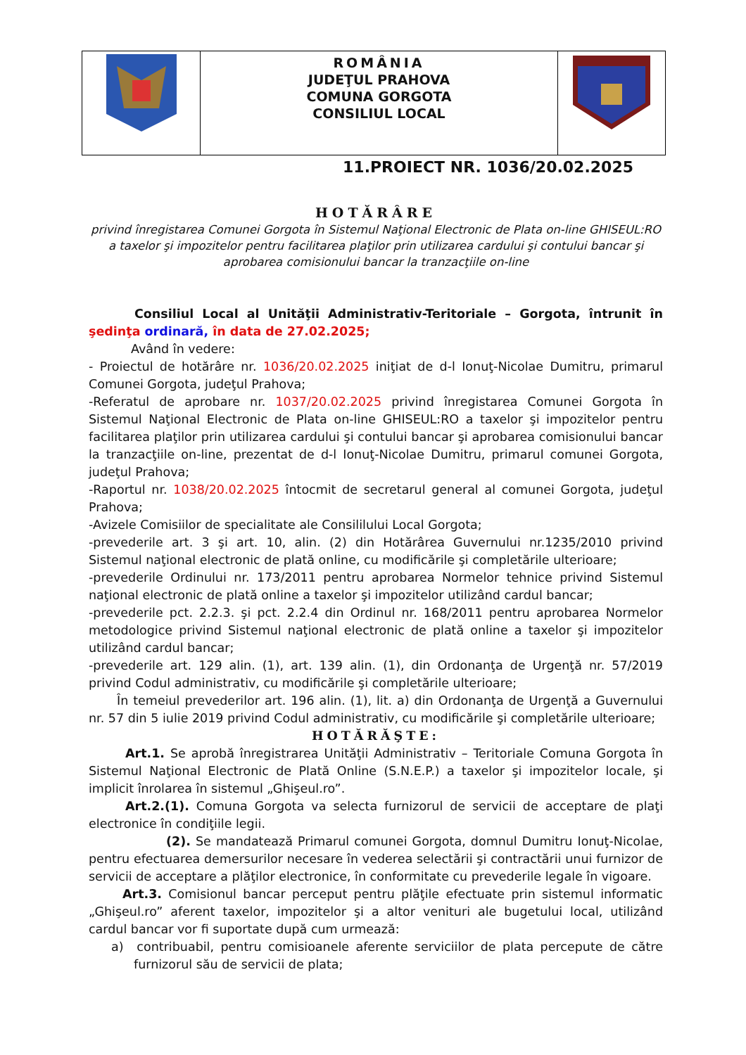| | ROMÂNIA JUDEŢUL PRAHOVA COMUNA GORGOTA CONSILIUL LOCAL | |
11.PROIECT NR. 1036/20.02.2025
HOTĂRÂRE
privind înregistarea Comunei Gorgota în Sistemul Naţional Electronic de Plata on-line GHISEUL:RO a taxelor şi impozitelor pentru facilitarea plaţilor prin utilizarea cardului şi contului bancar şi aprobarea comisionului bancar la tranzacţiile on-line
Consiliul Local al Unităţii Administrativ-Teritoriale – Gorgota, întrunit în şedinţa ordinară, în data de 27.02.2025;
Având în vedere:
- Proiectul de hotărâre nr. 1036/20.02.2025 iniţiat de d-l Ionuţ-Nicolae Dumitru, primarul Comunei Gorgota, judeţul Prahova;
-Referatul de aprobare nr. 1037/20.02.2025 privind înregistarea Comunei Gorgota în Sistemul Naţional Electronic de Plata on-line GHISEUL:RO a taxelor şi impozitelor pentru facilitarea plaţilor prin utilizarea cardului şi contului bancar şi aprobarea comisionului bancar la tranzacţiile on-line, prezentat de d-l Ionuţ-Nicolae Dumitru, primarul comunei Gorgota, judeţul Prahova;
-Raportul nr. 1038/20.02.2025 întocmit de secretarul general al comunei Gorgota, judeţul Prahova;
-Avizele Comisiilor de specialitate ale Consililului Local Gorgota;
-prevederile art. 3 şi art. 10, alin. (2) din Hotărârea Guvernului nr.1235/2010 privind Sistemul naţional electronic de plată online, cu modificările şi completările ulterioare;
-prevederile Ordinului nr. 173/2011 pentru aprobarea Normelor tehnice privind Sistemul naţional electronic de plată online a taxelor şi impozitelor utilizând cardul bancar;
-prevederile pct. 2.2.3. şi pct. 2.2.4 din Ordinul nr. 168/2011 pentru aprobarea Normelor metodologice privind Sistemul naţional electronic de plată online a taxelor şi impozitelor utilizând cardul bancar;
-prevederile art. 129 alin. (1), art. 139 alin. (1), din Ordonanţa de Urgenţă nr. 57/2019 privind Codul administrativ, cu modificările şi completările ulterioare;
În temeiul prevederilor art. 196 alin. (1), lit. a) din Ordonanţa de Urgenţă a Guvernului nr. 57 din 5 iulie 2019 privind Codul administrativ, cu modificările şi completările ulterioare;
HOTĂRĂŞTE:
Art.1. Se aprobă înregistrarea Unităţii Administrativ – Teritoriale Comuna Gorgota în Sistemul Naţional Electronic de Plată Online (S.N.E.P.) a taxelor şi impozitelor locale, şi implicit înrolarea în sistemul „Ghişeul.ro”.
Art.2.(1). Comuna Gorgota va selecta furnizorul de servicii de acceptare de plaţi electronice în condiţiile legii.
(2). Se mandatează Primarul comunei Gorgota, domnul Dumitru Ionuţ-Nicolae, pentru efectuarea demersurilor necesare în vederea selectării şi contractării unui furnizor de servicii de acceptare a plăţilor electronice, în conformitate cu prevederile legale în vigoare.
Art.3. Comisionul bancar perceput pentru plăţile efectuate prin sistemul informatic „Ghişeul.ro” aferent taxelor, impozitelor şi a altor venituri ale bugetului local, utilizând cardul bancar vor fi suportate după cum urmează:
a) contribuabil, pentru comisioanele aferente serviciilor de plata percepute de către furnizorul său de servicii de plata;